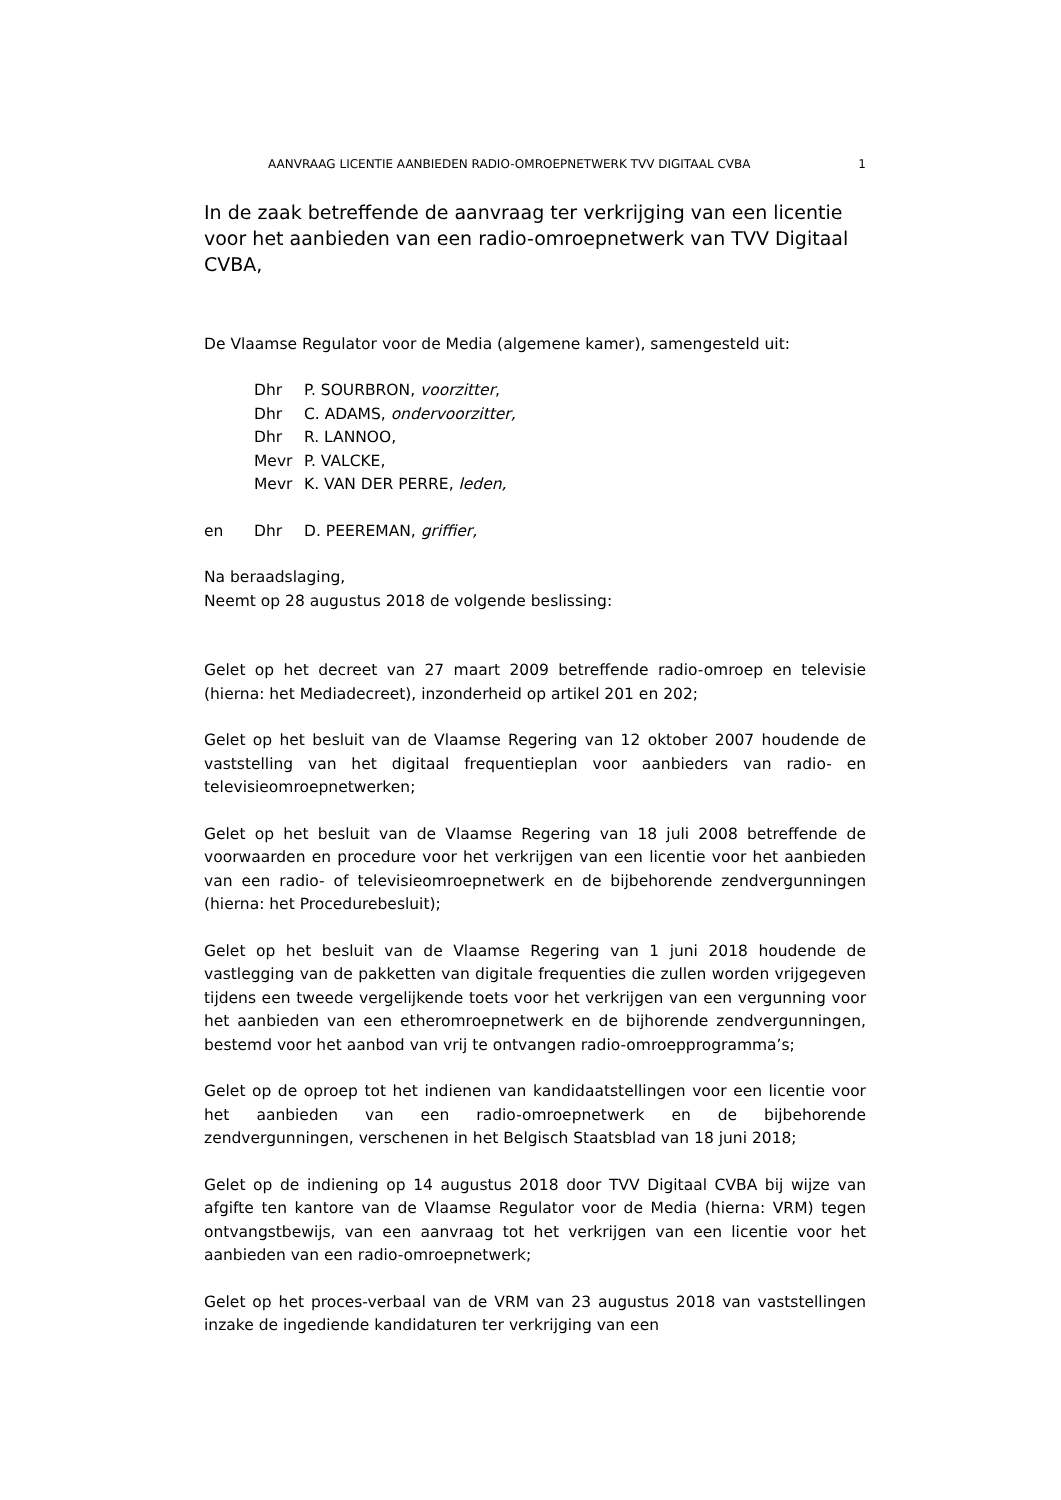AANVRAAG LICENTIE AANBIEDEN RADIO-OMROEPNETWERK TVV DIGITAAL CVBA 1
In de zaak betreffende de aanvraag ter verkrijging van een licentie voor het aanbieden van een radio-omroepnetwerk van TVV Digitaal CVBA,
De Vlaamse Regulator voor de Media (algemene kamer), samengesteld uit:
Dhr P. SOURBRON, voorzitter,
Dhr C. ADAMS, ondervoorzitter,
Dhr R. LANNOO,
Mevr P. VALCKE,
Mevr K. VAN DER PERRE, leden,
en Dhr D. PEEREMAN, griffier,
Na beraadslaging,
Neemt op 28 augustus 2018 de volgende beslissing:
Gelet op het decreet van 27 maart 2009 betreffende radio-omroep en televisie (hierna: het Mediadecreet), inzonderheid op artikel 201 en 202;
Gelet op het besluit van de Vlaamse Regering van 12 oktober 2007 houdende de vaststelling van het digitaal frequentieplan voor aanbieders van radio- en televisieomroepnetwerken;
Gelet op het besluit van de Vlaamse Regering van 18 juli 2008 betreffende de voorwaarden en procedure voor het verkrijgen van een licentie voor het aanbieden van een radio- of televisieomroepnetwerk en de bijbehorende zendvergunningen (hierna: het Procedurebesluit);
Gelet op het besluit van de Vlaamse Regering van 1 juni 2018 houdende de vastlegging van de pakketten van digitale frequenties die zullen worden vrijgegeven tijdens een tweede vergelijkende toets voor het verkrijgen van een vergunning voor het aanbieden van een etheromroepnetwerk en de bijhorende zendvergunningen, bestemd voor het aanbod van vrij te ontvangen radio-omroepprogramma’s;
Gelet op de oproep tot het indienen van kandidaatstellingen voor een licentie voor het aanbieden van een radio-omroepnetwerk en de bijbehorende zendvergunningen, verschenen in het Belgisch Staatsblad van 18 juni 2018;
Gelet op de indiening op 14 augustus 2018 door TVV Digitaal CVBA bij wijze van afgifte ten kantore van de Vlaamse Regulator voor de Media (hierna: VRM) tegen ontvangstbewijs, van een aanvraag tot het verkrijgen van een licentie voor het aanbieden van een radio-omroepnetwerk;
Gelet op het proces-verbaal van de VRM van 23 augustus 2018 van vaststellingen inzake de ingediende kandidaturen ter verkrijging van een